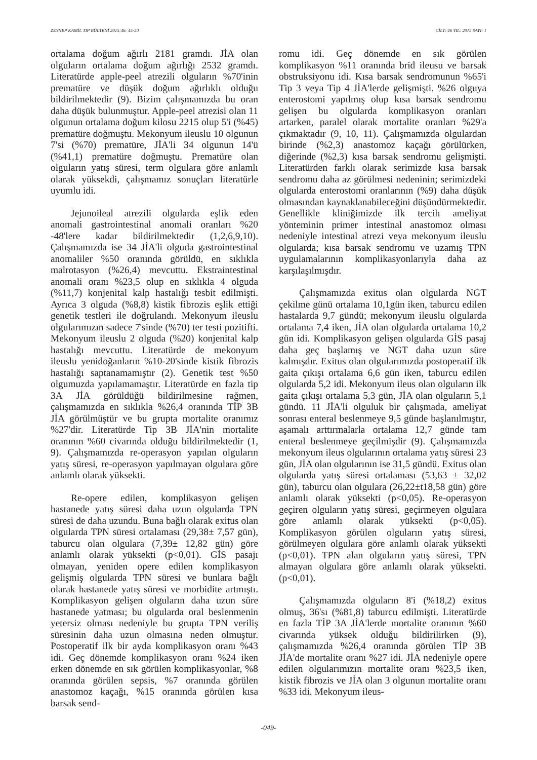ZEYNEP KAMİL TIP BÜLTENİ 2015;46: 45-50 CİLT: 46 YIL: 2015 SAYI: 1
ortalama doğum ağırlı 2181 gramdı. JİA olan olguların ortalama doğum ağırlığı 2532 gramdı. Literatürde apple-peel atrezili olguların %70'inin prematüre ve düşük doğum ağırlıklı olduğu bildirilmektedir (9). Bizim çalışmamızda bu oran daha düşük bulunmuştur. Apple-peel atrezisi olan 11 olgunun ortalama doğum kilosu 2215 olup 5'i (%45) prematüre doğmuştu. Mekonyum ileuslu 10 olgunun 7'si (%70) prematüre, JİA'li 34 olgunun 14'ü (%41,1) prematüre doğmuştu. Prematüre olan olguların yatış süresi, term olgulara göre anlamlı olarak yüksekdi, çalışmamız sonuçları literatürle uyumlu idi.
Jejunoileal atrezili olgularda eşlik eden anomali gastrointestinal anomali oranları %20 -48'lere kadar bildirilmektedir (1,2,6,9,10). Çalışmamızda ise 34 JİA'li olguda gastrointestinal anomaliler %50 oranında görüldü, en sıklıkla malrotasyon (%26,4) mevcuttu. Ekstraintestinal anomali oranı %23,5 olup en sıklıkla 4 olguda (%11,7) konjenital kalp hastalığı tesbit edilmişti. Ayrıca 3 olguda (%8,8) kistik fibrozis eşlik ettiği genetik testleri ile doğrulandı. Mekonyum ileuslu olgularımızın sadece 7'sinde (%70) ter testi pozitifti. Mekonyum ileuslu 2 olguda (%20) konjenital kalp hastalığı mevcuttu. Literatürde de mekonyum ileuslu yenidoğanların %10-20'sinde kistik fibrozis hastalığı saptanamamıştır (2). Genetik test %50 olgumuzda yapılamamaştır. Literatürde en fazla tip 3A JİA görüldüğü bildirilmesine rağmen, çalışmamızda en sıklıkla %26,4 oranında TİP 3B JİA görülmüştür ve bu grupta mortalite oranımız %27'dir. Literatürde Tip 3B JİA'nin mortalite oranının %60 civarında olduğu bildirilmektedir (1, 9). Çalışmamızda re-operasyon yapılan olguların yatış süresi, re-operasyon yapılmayan olgulara göre anlamlı olarak yüksekti.
Re-opere edilen, komplikasyon gelişen hastanede yatış süresi daha uzun olgularda TPN süresi de daha uzundu. Buna bağlı olarak exitus olan olgularda TPN süresi ortalaması (29,38± 7,57 gün), taburcu olan olgulara (7,39± 12,82 gün) göre anlamlı olarak yüksekti (p<0,01). GİS pasajı olmayan, yeniden opere edilen komplikasyon gelişmiş olgularda TPN süresi ve bunlara bağlı olarak hastanede yatış süresi ve morbidite artmıştı. Komplikasyon gelişen olguların daha uzun süre hastanede yatması; bu olgularda oral beslenmenin yetersiz olması nedeniyle bu grupta TPN veriliş süresinin daha uzun olmasına neden olmuştur. Postoperatif ilk bir ayda komplikasyon oranı %43 idi. Geç dönemde komplikasyon oranı %24 iken erken dönemde en sık görülen komplikasyonlar, %8 oranında görülen sepsis, %7 oranında görülen anastomoz kaçağı, %15 oranında görülen kısa barsak send-
romu idi. Geç dönemde en sık görülen komplikasyon %11 oranında brid ileusu ve barsak obstruksiyonu idi. Kısa barsak sendromunun %65'i Tip 3 veya Tip 4 JİA'lerde gelişmişti. %26 olguya enterostomi yapılmış olup kısa barsak sendromu gelişen bu olgularda komplikasyon oranları artarken, paralel olarak mortalite oranları %29'a çıkmaktadır (9, 10, 11). Çalışmamızda olgulardan birinde (%2,3) anastomoz kaçağı görülürken, diğerinde (%2,3) kısa barsak sendromu gelişmişti. Literatürden farklı olarak serimizde kısa barsak sendromu daha az görülmesi nedeninin; serimizdeki olgularda enterostomi oranlarının (%9) daha düşük olmasından kaynaklanabileceğini düşündürmektedir. Genellikle kliniğimizde ilk tercih ameliyat yönteminin primer intestinal anastomoz olması nedeniyle intestinal atrezi veya mekonyum ileuslu olgularda; kısa barsak sendromu ve uzamış TPN uygulamalarının komplikasyonlarıyla daha az karşılaşılmışdır.
Çalışmamızda exitus olan olgularda NGT çekilme günü ortalama 10,1gün iken, taburcu edilen hastalarda 9,7 gündü; mekonyum ileuslu olgularda ortalama 7,4 iken, JİA olan olgularda ortalama 10,2 gün idi. Komplikasyon gelişen olgularda GİS pasaj daha geç başlamış ve NGT daha uzun süre kalmışdır. Exitus olan olgularımızda postoperatif ilk gaita çıkışı ortalama 6,6 gün iken, taburcu edilen olgularda 5,2 idi. Mekonyum ileus olan olguların ilk gaita çıkışı ortalama 5,3 gün, JİA olan olguların 5,1 gündü. 11 JİA'li olguluk bir çalışmada, ameliyat sonrası enteral beslenmeye 9,5 günde başlanılmıştır, aşamalı arttırmalarla ortalama 12,7 günde tam enteral beslenmeye geçilmişdir (9). Çalışmamızda mekonyum ileus olgularının ortalama yatış süresi 23 gün, JİA olan olgularının ise 31,5 gündü. Exitus olan olgularda yatış süresi ortalaması (53,63 ± 32,02 gün), taburcu olan olgulara (26,22±t18,58 gün) göre anlamlı olarak yüksekti (p<0,05). Re-operasyon geçiren olguların yatış süresi, geçirmeyen olgulara göre anlamlı olarak yüksekti (p<0,05). Komplikasyon görülen olguların yatış süresi, görülmeyen olgulara göre anlamlı olarak yüksekti (p<0,01). TPN alan olguların yatış süresi, TPN almayan olgulara göre anlamlı olarak yüksekti. (p<0,01).
Çalışmamızda olguların 8'i (%18,2) exitus olmuş, 36'sı (%81,8) taburcu edilmişti. Literatürde en fazla TİP 3A JİA'lerde mortalite oranının %60 civarında yüksek olduğu bildirilirken (9), çalışmamızda %26,4 oranında görülen TİP 3B JİA'de mortalite oranı %27 idi. JİA nedeniyle opere edilen olgularımızın mortalite oranı %23,5 iken, kistik fibrozis ve JİA olan 3 olgunun mortalite oranı %33 idi. Mekonyum ileus-
-049-